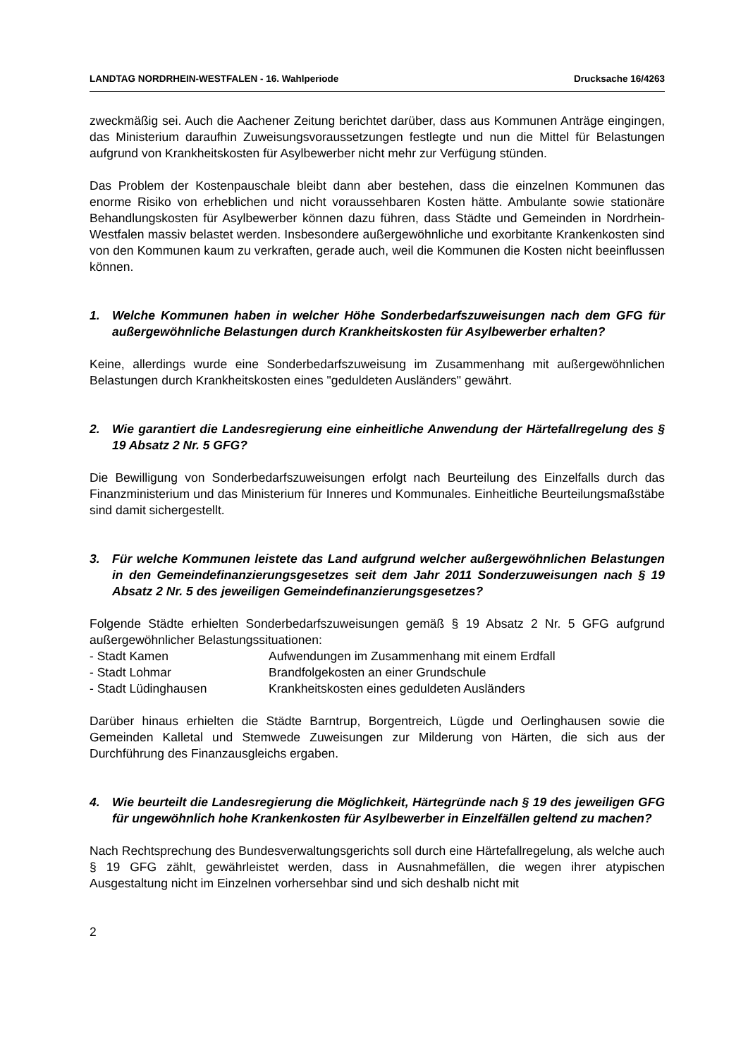LANDTAG NORDRHEIN-WESTFALEN - 16. Wahlperiode Drucksache 16/4263
zweckmäßig sei. Auch die Aachener Zeitung berichtet darüber, dass aus Kommunen Anträge eingingen, das Ministerium daraufhin Zuweisungsvoraussetzungen festlegte und nun die Mittel für Belastungen aufgrund von Krankheitskosten für Asylbewerber nicht mehr zur Verfügung stünden.
Das Problem der Kostenpauschale bleibt dann aber bestehen, dass die einzelnen Kommunen das enorme Risiko von erheblichen und nicht voraussehbaren Kosten hätte. Ambulante sowie stationäre Behandlungskosten für Asylbewerber können dazu führen, dass Städte und Gemeinden in Nordrhein-Westfalen massiv belastet werden. Insbesondere außergewöhnliche und exorbitante Krankenkosten sind von den Kommunen kaum zu verkraften, gerade auch, weil die Kommunen die Kosten nicht beeinflussen können.
1. Welche Kommunen haben in welcher Höhe Sonderbedarfszuweisungen nach dem GFG für außergewöhnliche Belastungen durch Krankheitskosten für Asylbewerber erhalten?
Keine, allerdings wurde eine Sonderbedarfszuweisung im Zusammenhang mit außergewöhnlichen Belastungen durch Krankheitskosten eines "geduldeten Ausländers" gewährt.
2. Wie garantiert die Landesregierung eine einheitliche Anwendung der Härtefallregelung des § 19 Absatz 2 Nr. 5 GFG?
Die Bewilligung von Sonderbedarfszuweisungen erfolgt nach Beurteilung des Einzelfalls durch das Finanzministerium und das Ministerium für Inneres und Kommunales. Einheitliche Beurteilungsmaßstäbe sind damit sichergestellt.
3. Für welche Kommunen leistete das Land aufgrund welcher außergewöhnlichen Belastungen in den Gemeindefinanzierungsgesetzes seit dem Jahr 2011 Sonderzuweisungen nach § 19 Absatz 2 Nr. 5 des jeweiligen Gemeindefinanzierungsgesetzes?
Folgende Städte erhielten Sonderbedarfszuweisungen gemäß § 19 Absatz 2 Nr. 5 GFG aufgrund außergewöhnlicher Belastungssituationen:
- Stadt Kamen Aufwendungen im Zusammenhang mit einem Erdfall
- Stadt Lohmar Brandfolgekosten an einer Grundschule
- Stadt Lüdinghausen Krankheitskosten eines geduldeten Ausländers
Darüber hinaus erhielten die Städte Barntrup, Borgentreich, Lügde und Oerlinghausen sowie die Gemeinden Kalletal und Stemwede Zuweisungen zur Milderung von Härten, die sich aus der Durchführung des Finanzausgleichs ergaben.
4. Wie beurteilt die Landesregierung die Möglichkeit, Härtegründe nach § 19 des jeweiligen GFG für ungewöhnlich hohe Krankenkosten für Asylbewerber in Einzelfällen geltend zu machen?
Nach Rechtsprechung des Bundesverwaltungsgerichts soll durch eine Härtefallregelung, als welche auch § 19 GFG zählt, gewährleistet werden, dass in Ausnahmefällen, die wegen ihrer atypischen Ausgestaltung nicht im Einzelnen vorhersehbar sind und sich deshalb nicht mit
2